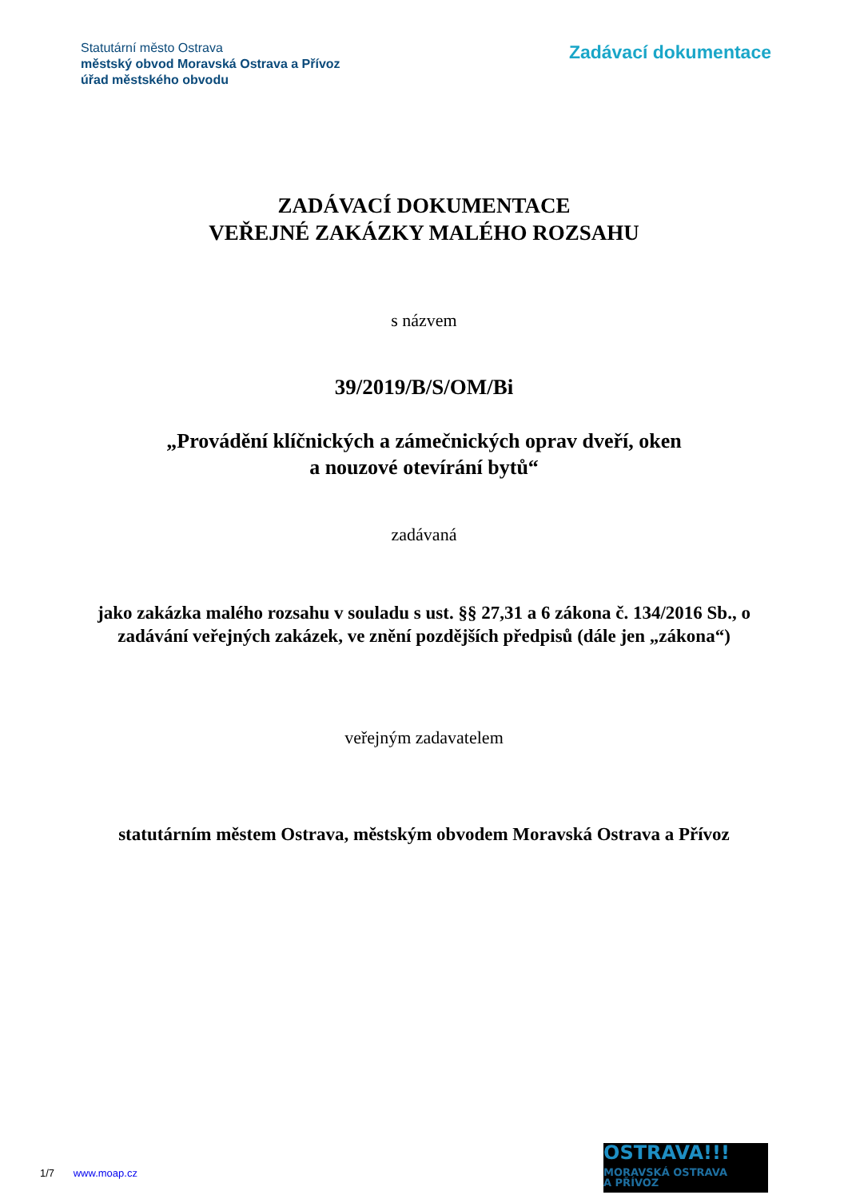Statutární město Ostrava
městský obvod Moravská Ostrava a Přívoz
úřad městského obvodu
Zadávací dokumentace
ZADÁVACÍ DOKUMENTACE
VEŘEJNÉ ZAKÁZKY MALÉHO ROZSAHU
s názvem
39/2019/B/S/OM/Bi
„Provádění klíčnických a zámečnických oprav dveří, oken
a nouzové otevírání bytů“
zadávaná
jako zakázka malého rozsahu v souladu s ust. §§ 27,31 a 6 zákona č. 134/2016 Sb., o zadávání veřejných zakázek, ve znění pozdějších předpisů (dále jen „zákona“)
veřejným zadavatelem
statutárním městem Ostrava, městským obvodem Moravská Ostrava a Přívoz
OSTRAVA!!!
MORAVSKÁ OSTRAVA
A PŘÍVOZ
1/7 www.moap.cz